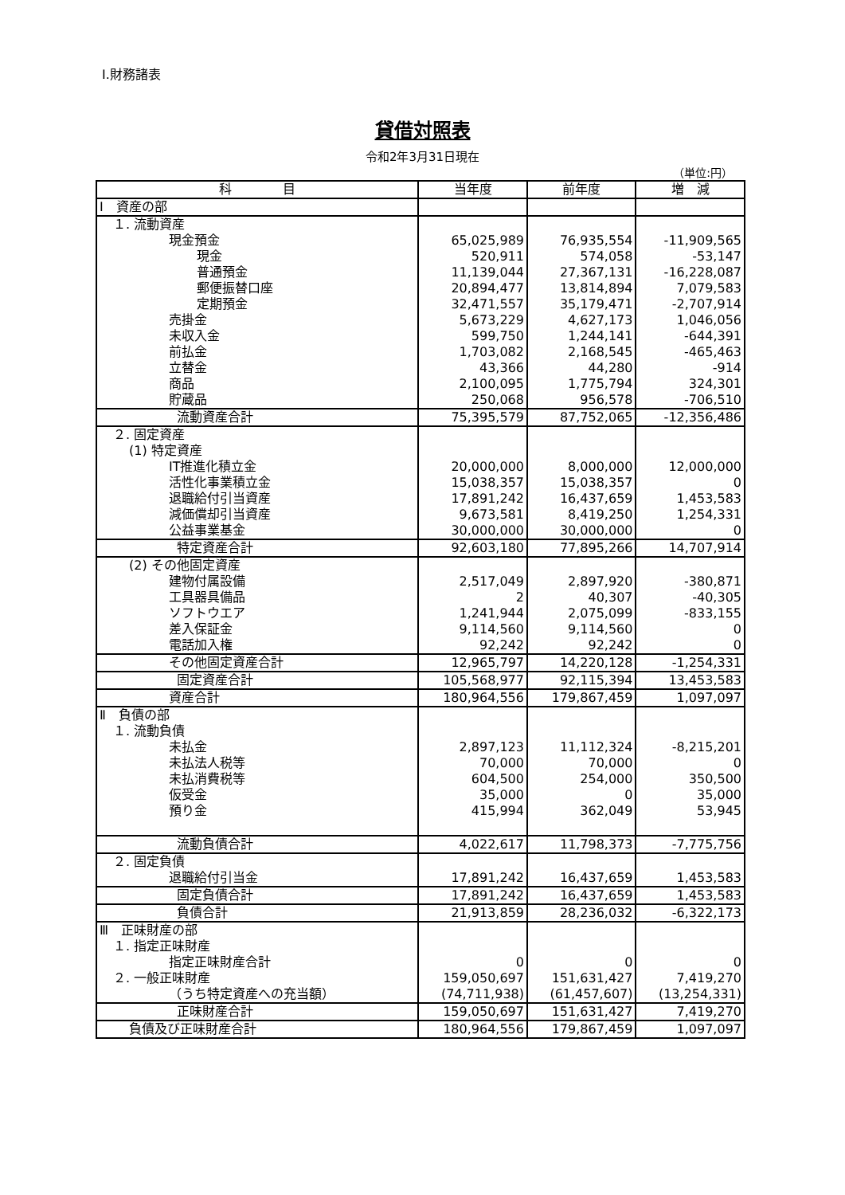Ⅰ.財務諸表
貸借対照表
令和2年3月31日現在
（単位:円）
| 科 目 | 当年度 | 前年度 | 増 減 |
| --- | --- | --- | --- |
| Ⅰ 資産の部 | | | |
| １. 流動資産 | | | |
| 現金預金 | 65,025,989 | 76,935,554 | -11,909,565 |
| 現金 | 520,911 | 574,058 | -53,147 |
| 普通預金 | 11,139,044 | 27,367,131 | -16,228,087 |
| 郵便振替口座 | 20,894,477 | 13,814,894 | 7,079,583 |
| 定期預金 | 32,471,557 | 35,179,471 | -2,707,914 |
| 売掛金 | 5,673,229 | 4,627,173 | 1,046,056 |
| 未収入金 | 599,750 | 1,244,141 | -644,391 |
| 前払金 | 1,703,082 | 2,168,545 | -465,463 |
| 立替金 | 43,366 | 44,280 | -914 |
| 商品 | 2,100,095 | 1,775,794 | 324,301 |
| 貯蔵品 | 250,068 | 956,578 | -706,510 |
| 流動資産合計 | 75,395,579 | 87,752,065 | -12,356,486 |
| ２. 固定資産 | | | |
| (1) 特定資産 | | | |
| IT推進化積立金 | 20,000,000 | 8,000,000 | 12,000,000 |
| 活性化事業積立金 | 15,038,357 | 15,038,357 | 0 |
| 退職給付引当資産 | 17,891,242 | 16,437,659 | 1,453,583 |
| 減価償却引当資産 | 9,673,581 | 8,419,250 | 1,254,331 |
| 公益事業基金 | 30,000,000 | 30,000,000 | 0 |
| 特定資産合計 | 92,603,180 | 77,895,266 | 14,707,914 |
| (2) その他固定資産 | | | |
| 建物付属設備 | 2,517,049 | 2,897,920 | -380,871 |
| 工具器具備品 | 2 | 40,307 | -40,305 |
| ソフトウエア | 1,241,944 | 2,075,099 | -833,155 |
| 差入保証金 | 9,114,560 | 9,114,560 | 0 |
| 電話加入権 | 92,242 | 92,242 | 0 |
| その他固定資産合計 | 12,965,797 | 14,220,128 | -1,254,331 |
| 固定資産合計 | 105,568,977 | 92,115,394 | 13,453,583 |
| 資産合計 | 180,964,556 | 179,867,459 | 1,097,097 |
| Ⅱ 負債の部 | | | |
| １. 流動負債 | | | |
| 未払金 | 2,897,123 | 11,112,324 | -8,215,201 |
| 未払法人税等 | 70,000 | 70,000 | 0 |
| 未払消費税等 | 604,500 | 254,000 | 350,500 |
| 仮受金 | 35,000 | 0 | 35,000 |
| 預り金 | 415,994 | 362,049 | 53,945 |
| 流動負債合計 | 4,022,617 | 11,798,373 | -7,775,756 |
| ２. 固定負債 | | | |
| 退職給付引当金 | 17,891,242 | 16,437,659 | 1,453,583 |
| 固定負債合計 | 17,891,242 | 16,437,659 | 1,453,583 |
| 負債合計 | 21,913,859 | 28,236,032 | -6,322,173 |
| Ⅲ 正味財産の部 | | | |
| １. 指定正味財産 | | | |
| 指定正味財産合計 | 0 | 0 | 0 |
| ２. 一般正味財産 | 159,050,697 | 151,631,427 | 7,419,270 |
| （うち特定資産への充当額） | (74,711,938) | (61,457,607) | (13,254,331) |
| 正味財産合計 | 159,050,697 | 151,631,427 | 7,419,270 |
| 負債及び正味財産合計 | 180,964,556 | 179,867,459 | 1,097,097 |